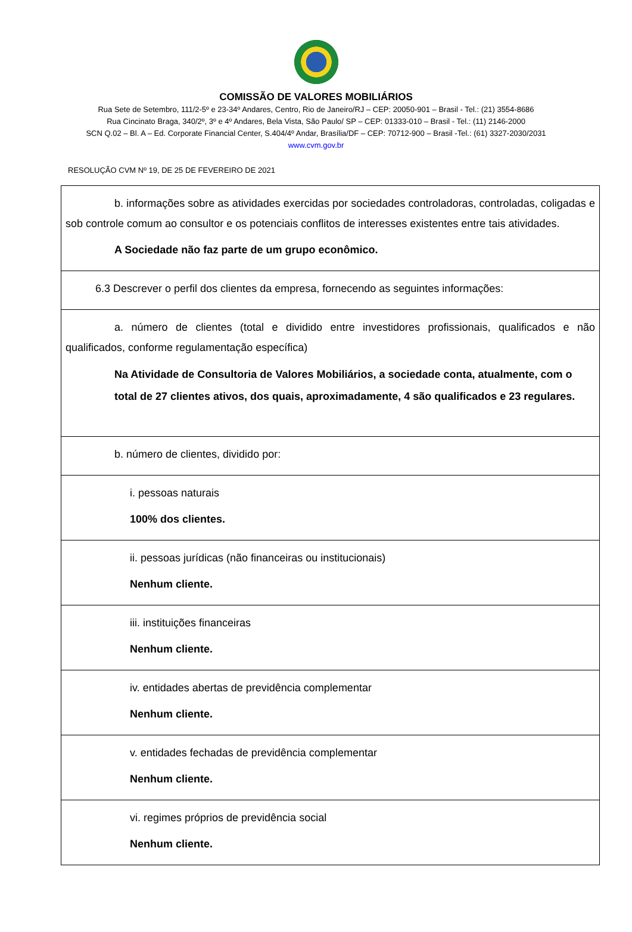COMISSÃO DE VALORES MOBILIÁRIOS
Rua Sete de Setembro, 111/2-5º e 23-34º Andares, Centro, Rio de Janeiro/RJ – CEP: 20050-901 – Brasil - Tel.: (21) 3554-8686
Rua Cincinato Braga, 340/2º, 3º e 4º Andares, Bela Vista, São Paulo/ SP – CEP: 01333-010 – Brasil - Tel.: (11) 2146-2000
SCN Q.02 – Bl. A – Ed. Corporate Financial Center, S.404/4º Andar, Brasília/DF – CEP: 70712-900 – Brasil -Tel.: (61) 3327-2030/2031
www.cvm.gov.br
RESOLUÇÃO CVM Nº 19, DE 25 DE FEVEREIRO DE 2021
| b. informações sobre as atividades exercidas por sociedades controladoras, controladas, coligadas e sob controle comum ao consultor e os potenciais conflitos de interesses existentes entre tais atividades. A Sociedade não faz parte de um grupo econômico. |
| 6.3 Descrever o perfil dos clientes da empresa, fornecendo as seguintes informações: |
| a. número de clientes (total e dividido entre investidores profissionais, qualificados e não qualificados, conforme regulamentação específica) Na Atividade de Consultoria de Valores Mobiliários, a sociedade conta, atualmente, com o total de 27 clientes ativos, dos quais, aproximadamente, 4 são qualificados e 23 regulares. |
| b. número de clientes, dividido por: |
| i. pessoas naturais 100% dos clientes. |
| ii. pessoas jurídicas (não financeiras ou institucionais) Nenhum cliente. |
| iii. instituições financeiras Nenhum cliente. |
| iv. entidades abertas de previdência complementar Nenhum cliente. |
| v. entidades fechadas de previdência complementar Nenhum cliente. |
| vi. regimes próprios de previdência social Nenhum cliente. |